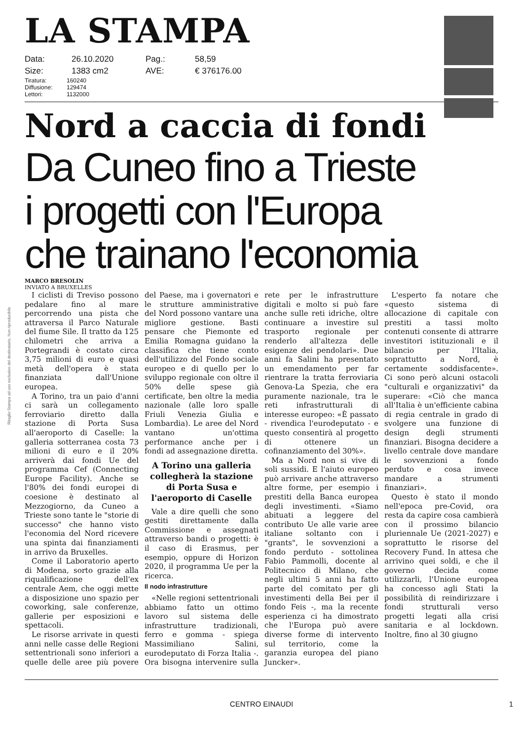Ritaglio Stampa ad uso esclusivo del destinatario, Non riproducibile
LA STAMPA
Data: 26.10.2020 Pag.: 58,59 Size: 1383 cm2 AVE: € 376176.00
Tiratura: 160240 Diffusione: 129474 Lettori: 1132000
Nord a caccia di fondi
Da Cuneo fino a Trieste
i progetti con l'Europa
che trainano l'economia
MARCO BRESOLIN
INVIATO A BRUXELLES
I ciclisti di Treviso possono pedalare fino al mare percorrendo una pista che attraversa il Parco Naturale del fiume Sile. Il tratto da 125 chilometri che arriva a Portegrandi è costato circa 3,75 milioni di euro e quasi metà dell'opera è stata finanziata dall'Unione europea.
A Torino, tra un paio d'anni ci sarà un collegamento ferroviario diretto dalla stazione di Porta Susa all'aeroporto di Caselle: la galleria sotterranea costa 73 milioni di euro e il 20% arriverà dai fondi Ue del programma Cef (Connecting Europe Facility). Anche se l'80% dei fondi europei di coesione è destinato al Mezzogiorno, da Cuneo a Trieste sono tante le "storie di successo" che hanno visto l'economia del Nord ricevere una spinta dai finanziamenti in arrivo da Bruxelles.
Come il Laboratorio aperto di Modena, sorto grazie alla riqualificazione dell'ex centrale Aem, che oggi mette a disposizione uno spazio per coworking, sale conferenze, gallerie per esposizioni e spettacoli.
Le risorse arrivate in questi anni nelle casse delle Regioni settentrionali sono inferiori a quelle delle aree più povere del Paese, ma i governatori e le strutture amministrative del Nord possono vantare una migliore gestione. Basti pensare che Piemonte ed Emilia Romagna guidano la classifica che tiene conto dell'utilizzo del Fondo sociale europeo e di quello per lo sviluppo regionale con oltre il 50% delle spese già certificate, ben oltre la media nazionale (alle loro spalle Friuli Venezia Giulia e Lombardia). Le aree del Nord vantano un'ottima performance anche per i fondi ad assegnazione diretta.
A Torino una galleria collegherà la stazione di Porta Susa e l'aeroporto di Caselle
Vale a dire quelli che sono gestiti direttamente dalla Commissione e assegnati attraverso bandi o progetti: è il caso di Erasmus, per esempio, oppure di Horizon 2020, il programma Ue per la ricerca.
Il nodo infrastrutture
«Nelle regioni settentrionali abbiamo fatto un ottimo lavoro sul sistema delle infrastrutture tradizionali, ferro e gomma - spiega Massimiliano Salini, eurodeputato di Forza Italia -. Ora bisogna intervenire sulla rete per le infrastrutture digitali e molto si può fare anche sulle reti idriche, oltre continuare a investire sul trasporto regionale per renderlo all'altezza delle esigenze dei pendolari». Due anni fa Salini ha presentato un emendamento per far rientrare la tratta ferroviaria Genova-La Spezia, che era puramente nazionale, tra le reti infrastrutturali di interesse europeo: «È passato - rivendica l'eurodeputato - e questo consentirà al progetto di ottenere un cofinanziamento del 30%».
Ma a Nord non si vive di soli sussidi. E l'aiuto europeo può arrivare anche attraverso altre forme, per esempio i prestiti della Banca europea degli investimenti. «Siamo abituati a leggere del contributo Ue alle varie aree italiane soltanto con i "grants", le sovvenzioni a fondo perduto - sottolinea Fabio Pammolli, docente al Politecnico di Milano, che negli ultimi 5 anni ha fatto parte del comitato per gli investimenti della Bei per il fondo Feis -, ma la recente esperienza ci ha dimostrato che l'Europa può avere diverse forme di intervento sul territorio, come la garanzia europea del piano Juncker».
L'esperto fa notare che «questo sistema di allocazione di capitale con prestiti a tassi molto contenuti consente di attrarre investitori istituzionali e il bilancio per l'Italia, soprattutto a Nord, è certamente soddisfacente». Ci sono però alcuni ostacoli "culturali e organizzativi" da superare: «Ciò che manca all'Italia è un'efficiente cabina di regia centrale in grado di svolgere una funzione di design degli strumenti finanziari. Bisogna decidere a livello centrale dove mandare le sovvenzioni a fondo perduto e cosa invece mandare a strumenti finanziari».
Questo è stato il mondo nell'epoca pre-Covid, ora resta da capire cosa cambierà con il prossimo bilancio pluriennale Ue (2021-2027) e soprattutto le risorse del Recovery Fund. In attesa che arrivino quei soldi, e che il governo decida come utilizzarli, l'Unione europea ha concesso agli Stati la possibilità di reindirizzare i fondi strutturali verso progetti legati alla crisi sanitaria e al lockdown. Inoltre, fino al 30 giugno
CENTRO EINAUDI 1